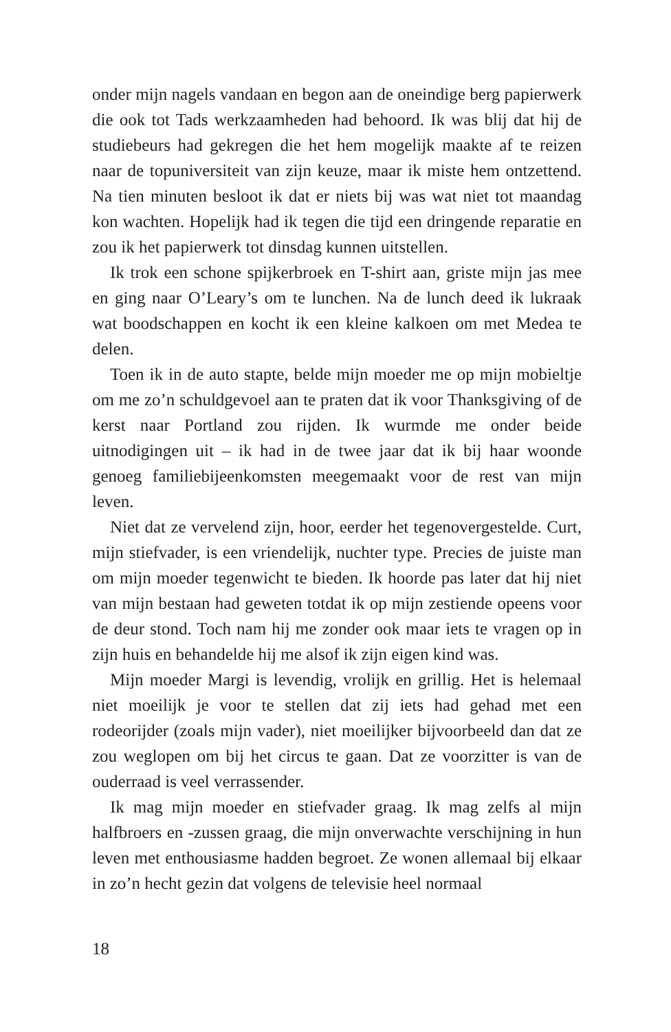onder mijn nagels vandaan en begon aan de oneindige berg papier­werk die ook tot Tads werkzaamheden had behoord. Ik was blij dat hij de studiebeurs had gekregen die het hem mogelijk maakte af te reizen naar de topuniversiteit van zijn keuze, maar ik miste hem ontzettend. Na tien minuten besloot ik dat er niets bij was wat niet tot maandag kon wachten. Hopelijk had ik tegen die tijd een dringende reparatie en zou ik het papierwerk tot dinsdag kun­nen uitstellen.
Ik trok een schone spijkerbroek en T-shirt aan, griste mijn jas mee en ging naar O’Leary’s om te lunchen. Na de lunch deed ik lukraak wat boodschappen en kocht ik een kleine kalkoen om met Medea te delen.
Toen ik in de auto stapte, belde mijn moeder me op mijn mo­bieltje om me zo’n schuldgevoel aan te praten dat ik voor Thanks­giving of de kerst naar Portland zou rijden. Ik wurmde me onder beide uitnodigingen uit – ik had in de twee jaar dat ik bij haar woonde genoeg familiebijeenkomsten meegemaakt voor de rest van mijn leven.
Niet dat ze vervelend zijn, hoor, eerder het tegenovergestelde. Curt, mijn stiefvader, is een vriendelijk, nuchter type. Precies de juiste man om mijn moeder tegenwicht te bieden. Ik hoorde pas later dat hij niet van mijn bestaan had geweten totdat ik op mijn zestiende opeens voor de deur stond. Toch nam hij me zonder ook maar iets te vragen op in zijn huis en behandelde hij me alsof ik zijn eigen kind was.
Mijn moeder Margi is levendig, vrolijk en grillig. Het is hele­maal niet moeilijk je voor te stellen dat zij iets had gehad met een rodeorijder (zoals mijn vader), niet moeilijker bijvoorbeeld dan dat ze zou weglopen om bij het circus te gaan. Dat ze voorzitter is van de ouderraad is veel verrassender.
Ik mag mijn moeder en stiefvader graag. Ik mag zelfs al mijn halfbroers en -zussen graag, die mijn onverwachte verschijning in hun leven met enthousiasme hadden begroet. Ze wonen allemaal bij elkaar in zo’n hecht gezin dat volgens de televisie heel normaal
18